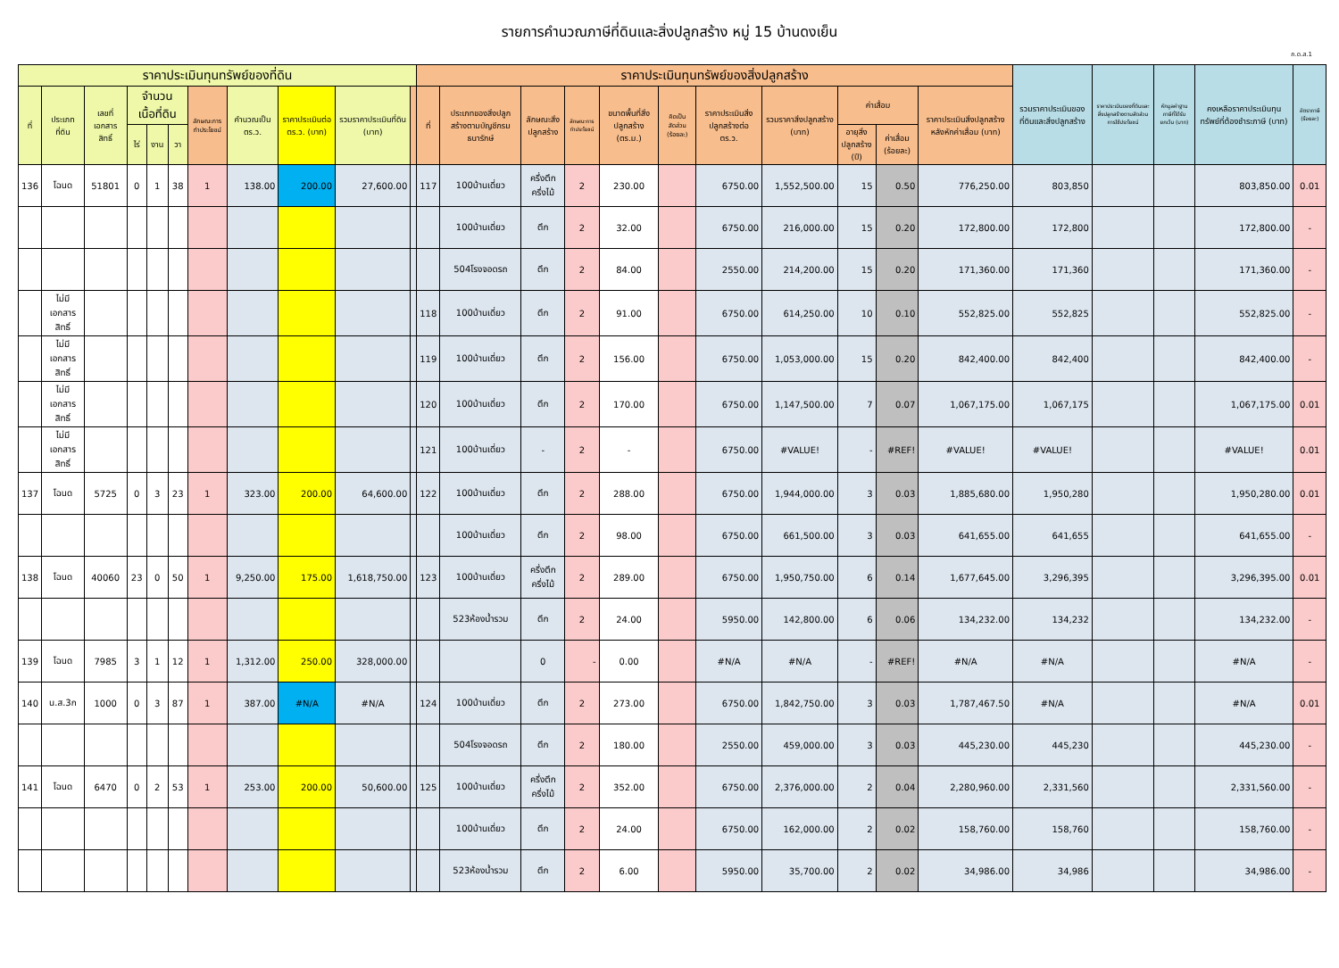รายการคำนวณภาษีที่ดินและสิ่งปลูกสร้าง หมู่ 15 บ้านดงเย็น
ภ.ด.ส.1
| ราคาประเมินทุนทรัพย์ของที่ดิน | | | | | | | | | | | ราคาประเมินทุนทรัพย์ของสิ่งปลูกสร้าง | | | | | | | | | | | รวมราคาประเมินของที่ดินและสิ่งปลูกสร้าง | ราคาประเมินของที่ดินและสิ่งปลูกสร้างตามสัดส่วนการใช้ประโยชน์ | หักมูลค่าฐานภาษีที่ได้รับยกเว้น (บาท) | คงเหลือราคาประเมินทุนทรัพย์ที่ต้องชำระภาษี (บาท) | อัตราภาษี (ร้อยละ) |
| --- | --- | --- | --- | --- | --- | --- | --- | --- | --- | --- | --- | --- | --- | --- | --- | --- | --- | --- | --- | --- | --- | --- | --- | --- | --- | --- |
| ที่ | ประเภทที่ดิน | เลขที่เอกสารสิทธิ์ | จำนวนเนื้อที่ดิน | | | ลักษณะการทำประโยชน์ | คำนวณเป็น ตร.ว. | ราคาประเมินต่อ ตร.ว. (บาท) | รวมราคาประเมินที่ดิน (บาท) | | ที่ | ประเภทของสิ่งปลูกสร้างตามบัญชีกรมธนารักษ์ | ลักษณะสิ่งปลูกสร้าง | ลักษณะการทำประโยชน์ | ขนาดพื้นที่สิ่งปลูกสร้าง (ตร.ม.) | คิดเป็นสัดส่วน (ร้อยละ) | ราคาประเมินสิ่งปลูกสร้างต่อ ตร.ว. | รวมราคาสิ่งปลูกสร้าง (บาท) | ค่าเสื่อม | | ราคาประเมินสิ่งปลูกสร้างหลังหักค่าเสื่อม (บาท) | | | | | |
| | | | ไร่ | งาน | วา | | | | | | | | | | | | | | อายุสิ่งปลูกสร้าง (ปี) | ค่าเสื่อม (ร้อยละ) | | | | | | |
| 136 | โฉนด | 51801 | 0 | 1 | 38 | 1 | 138.00 | 200.00 | 27,600.00 | | 117 | 100บ้านเดี่ยว | ครึ่งตึกครึ่งไม้ | 2 | 230.00 | | 6750.00 | 1,552,500.00 | 15 | 0.50 | 776,250.00 | 803,850 | | | 803,850.00 | 0.01 |
| | | | | | | | | | | | | 100บ้านเดี่ยว | ตึก | 2 | 32.00 | | 6750.00 | 216,000.00 | 15 | 0.20 | 172,800.00 | 172,800 | | | 172,800.00 | - |
| | | | | | | | | | | | | 504โรงจอดรถ | ตึก | 2 | 84.00 | | 2550.00 | 214,200.00 | 15 | 0.20 | 171,360.00 | 171,360 | | | 171,360.00 | - |
| | ไม่มีเอกสารสิทธิ์ | | | | | | | | | | 118 | 100บ้านเดี่ยว | ตึก | 2 | 91.00 | | 6750.00 | 614,250.00 | 10 | 0.10 | 552,825.00 | 552,825 | | | 552,825.00 | - |
| | ไม่มีเอกสารสิทธิ์ | | | | | | | | | | 119 | 100บ้านเดี่ยว | ตึก | 2 | 156.00 | | 6750.00 | 1,053,000.00 | 15 | 0.20 | 842,400.00 | 842,400 | | | 842,400.00 | - |
| | ไม่มีเอกสารสิทธิ์ | | | | | | | | | | 120 | 100บ้านเดี่ยว | ตึก | 2 | 170.00 | | 6750.00 | 1,147,500.00 | 7 | 0.07 | 1,067,175.00 | 1,067,175 | | | 1,067,175.00 | 0.01 |
| | ไม่มีเอกสารสิทธิ์ | | | | | | | | | | 121 | 100บ้านเดี่ยว | - | 2 | - | | 6750.00 | #VALUE! | - | #REF! | #VALUE! | #VALUE! | | | #VALUE! | 0.01 |
| 137 | โฉนด | 5725 | 0 | 3 | 23 | 1 | 323.00 | 200.00 | 64,600.00 | | 122 | 100บ้านเดี่ยว | ตึก | 2 | 288.00 | | 6750.00 | 1,944,000.00 | 3 | 0.03 | 1,885,680.00 | 1,950,280 | | | 1,950,280.00 | 0.01 |
| | | | | | | | | | | | | 100บ้านเดี่ยว | ตึก | 2 | 98.00 | | 6750.00 | 661,500.00 | 3 | 0.03 | 641,655.00 | 641,655 | | | 641,655.00 | - |
| 138 | โฉนด | 40060 | 23 | 0 | 50 | 1 | 9,250.00 | 175.00 | 1,618,750.00 | | 123 | 100บ้านเดี่ยว | ครึ่งตึกครึ่งไม้ | 2 | 289.00 | | 6750.00 | 1,950,750.00 | 6 | 0.14 | 1,677,645.00 | 3,296,395 | | | 3,296,395.00 | 0.01 |
| | | | | | | | | | | | | 523ห้องน้ำรวม | ตึก | 2 | 24.00 | | 5950.00 | 142,800.00 | 6 | 0.06 | 134,232.00 | 134,232 | | | 134,232.00 | - |
| 139 | โฉนด | 7985 | 3 | 1 | 12 | 1 | 1,312.00 | 250.00 | 328,000.00 | | | | 0 | - | 0.00 | | #N/A | #N/A | - | #REF! | #N/A | #N/A | | | #N/A | - |
| 140 | น.ส.3ก | 1000 | 0 | 3 | 87 | 1 | 387.00 | #N/A | #N/A | | 124 | 100บ้านเดี่ยว | ตึก | 2 | 273.00 | | 6750.00 | 1,842,750.00 | 3 | 0.03 | 1,787,467.50 | #N/A | | | #N/A | 0.01 |
| | | | | | | | | | | | | 504โรงจอดรถ | ตึก | 2 | 180.00 | | 2550.00 | 459,000.00 | 3 | 0.03 | 445,230.00 | 445,230 | | | 445,230.00 | - |
| 141 | โฉนด | 6470 | 0 | 2 | 53 | 1 | 253.00 | 200.00 | 50,600.00 | | 125 | 100บ้านเดี่ยว | ครึ่งตึกครึ่งไม้ | 2 | 352.00 | | 6750.00 | 2,376,000.00 | 2 | 0.04 | 2,280,960.00 | 2,331,560 | | | 2,331,560.00 | - |
| | | | | | | | | | | | | 100บ้านเดี่ยว | ตึก | 2 | 24.00 | | 6750.00 | 162,000.00 | 2 | 0.02 | 158,760.00 | 158,760 | | | 158,760.00 | - |
| | | | | | | | | | | | | 523ห้องน้ำรวม | ตึก | 2 | 6.00 | | 5950.00 | 35,700.00 | 2 | 0.02 | 34,986.00 | 34,986 | | | 34,986.00 | - |